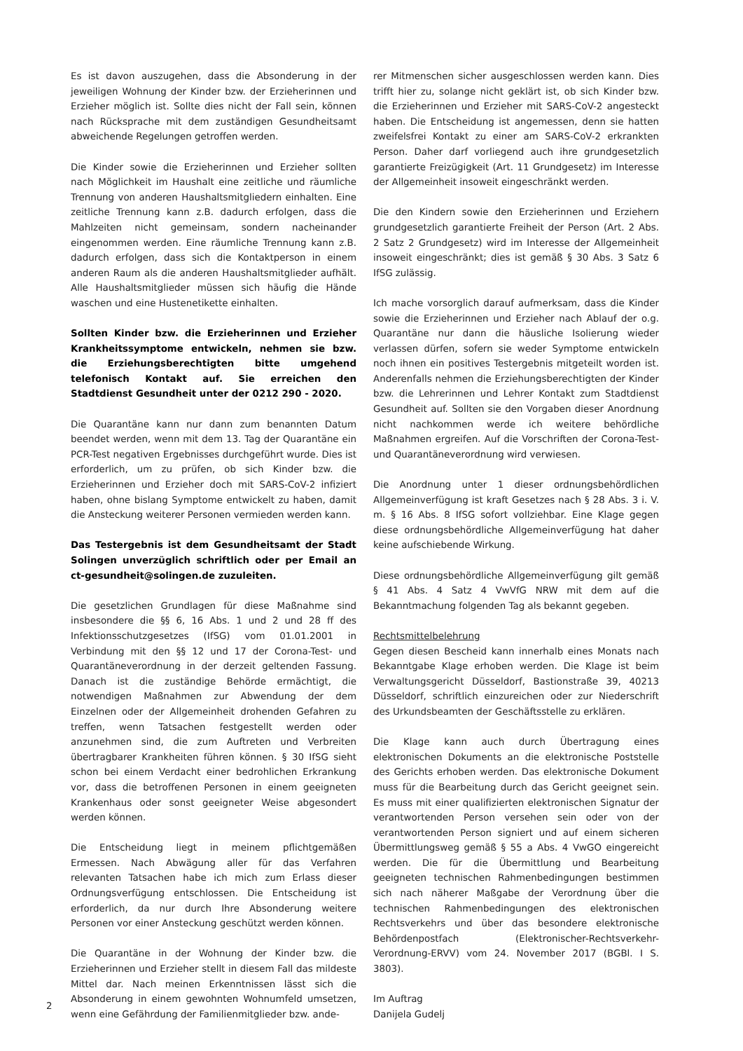Es ist davon auszugehen, dass die Absonderung in der jeweiligen Wohnung der Kinder bzw. der Erzieherinnen und Erzieher möglich ist. Sollte dies nicht der Fall sein, können nach Rücksprache mit dem zuständigen Gesundheitsamt abweichende Regelungen getroffen werden.
Die Kinder sowie die Erzieherinnen und Erzieher sollten nach Möglichkeit im Haushalt eine zeitliche und räumliche Trennung von anderen Haushaltsmitgliedern einhalten. Eine zeitliche Trennung kann z.B. dadurch erfolgen, dass die Mahlzeiten nicht gemeinsam, sondern nacheinander eingenommen werden. Eine räumliche Trennung kann z.B. dadurch erfolgen, dass sich die Kontaktperson in einem anderen Raum als die anderen Haushaltsmitglieder aufhält. Alle Haushaltsmitglieder müssen sich häufig die Hände waschen und eine Hustenetikette einhalten.
Sollten Kinder bzw. die Erzieherinnen und Erzieher Krankheitssymptome entwickeln, nehmen sie bzw. die Erziehungsberechtigten bitte umgehend telefonisch Kontakt auf. Sie erreichen den Stadtdienst Gesundheit unter der 0212 290 - 2020.
Die Quarantäne kann nur dann zum benannten Datum beendet werden, wenn mit dem 13. Tag der Quarantäne ein PCR-Test negativen Ergebnisses durchgeführt wurde. Dies ist erforderlich, um zu prüfen, ob sich Kinder bzw. die Erzieherinnen und Erzieher doch mit SARS-CoV-2 infiziert haben, ohne bislang Symptome entwickelt zu haben, damit die Ansteckung weiterer Personen vermieden werden kann.
Das Testergebnis ist dem Gesundheitsamt der Stadt Solingen unverzüglich schriftlich oder per Email an ct-gesundheit@solingen.de zuzuleiten.
Die gesetzlichen Grundlagen für diese Maßnahme sind insbesondere die §§ 6, 16 Abs. 1 und 2 und 28 ff des Infektionsschutzgesetzes (IfSG) vom 01.01.2001 in Verbindung mit den §§ 12 und 17 der Corona-Test- und Quarantäneverordnung in der derzeit geltenden Fassung. Danach ist die zuständige Behörde ermächtigt, die notwendigen Maßnahmen zur Abwendung der dem Einzelnen oder der Allgemeinheit drohenden Gefahren zu treffen, wenn Tatsachen festgestellt werden oder anzunehmen sind, die zum Auftreten und Verbreiten übertragbarer Krankheiten führen können. § 30 IfSG sieht schon bei einem Verdacht einer bedrohlichen Erkrankung vor, dass die betroffenen Personen in einem geeigneten Krankenhaus oder sonst geeigneter Weise abgesondert werden können.
Die Entscheidung liegt in meinem pflichtgemäßen Ermessen. Nach Abwägung aller für das Verfahren relevanten Tatsachen habe ich mich zum Erlass dieser Ordnungsverfügung entschlossen. Die Entscheidung ist erforderlich, da nur durch Ihre Absonderung weitere Personen vor einer Ansteckung geschützt werden können.
Die Quarantäne in der Wohnung der Kinder bzw. die Erzieherinnen und Erzieher stellt in diesem Fall das mildeste Mittel dar. Nach meinen Erkenntnissen lässt sich die Absonderung in einem gewohnten Wohnumfeld umsetzen, wenn eine Gefährdung der Familienmitglieder bzw. ande-
rer Mitmenschen sicher ausgeschlossen werden kann. Dies trifft hier zu, solange nicht geklärt ist, ob sich Kinder bzw. die Erzieherinnen und Erzieher mit SARS-CoV-2 angesteckt haben. Die Entscheidung ist angemessen, denn sie hatten zweifelsfrei Kontakt zu einer am SARS-CoV-2 erkrankten Person. Daher darf vorliegend auch ihre grundgesetzlich garantierte Freizügigkeit (Art. 11 Grundgesetz) im Interesse der Allgemeinheit insoweit eingeschränkt werden.
Die den Kindern sowie den Erzieherinnen und Erziehern grundgesetzlich garantierte Freiheit der Person (Art. 2 Abs. 2 Satz 2 Grundgesetz) wird im Interesse der Allgemeinheit insoweit eingeschränkt; dies ist gemäß § 30 Abs. 3 Satz 6 IfSG zulässig.
Ich mache vorsorglich darauf aufmerksam, dass die Kinder sowie die Erzieherinnen und Erzieher nach Ablauf der o.g. Quarantäne nur dann die häusliche Isolierung wieder verlassen dürfen, sofern sie weder Symptome entwickeln noch ihnen ein positives Testergebnis mitgeteilt worden ist. Anderenfalls nehmen die Erziehungsberechtigten der Kinder bzw. die Lehrerinnen und Lehrer Kontakt zum Stadtdienst Gesundheit auf. Sollten sie den Vorgaben dieser Anordnung nicht nachkommen werde ich weitere behördliche Maßnahmen ergreifen. Auf die Vorschriften der Corona-Test- und Quarantäneverordnung wird verwiesen.
Die Anordnung unter 1 dieser ordnungsbehördlichen Allgemeinverfügung ist kraft Gesetzes nach § 28 Abs. 3 i. V. m. § 16 Abs. 8 IfSG sofort vollziehbar. Eine Klage gegen diese ordnungsbehördliche Allgemeinverfügung hat daher keine aufschiebende Wirkung.
Diese ordnungsbehördliche Allgemeinverfügung gilt gemäß § 41 Abs. 4 Satz 4 VwVfG NRW mit dem auf die Bekanntmachung folgenden Tag als bekannt gegeben.
Rechtsmittelbelehrung
Gegen diesen Bescheid kann innerhalb eines Monats nach Bekanntgabe Klage erhoben werden. Die Klage ist beim Verwaltungsgericht Düsseldorf, Bastionstraße 39, 40213 Düsseldorf, schriftlich einzureichen oder zur Niederschrift des Urkundsbeamten der Geschäftsstelle zu erklären.
Die Klage kann auch durch Übertragung eines elektronischen Dokuments an die elektronische Poststelle des Gerichts erhoben werden. Das elektronische Dokument muss für die Bearbeitung durch das Gericht geeignet sein. Es muss mit einer qualifizierten elektronischen Signatur der verantwortenden Person versehen sein oder von der verantwortenden Person signiert und auf einem sicheren Übermittlungsweg gemäß § 55 a Abs. 4 VwGO eingereicht werden. Die für die Übermittlung und Bearbeitung geeigneten technischen Rahmenbedingungen bestimmen sich nach näherer Maßgabe der Verordnung über die technischen Rahmenbedingungen des elektronischen Rechtsverkehrs und über das besondere elektronische Behördenpostfach (Elektronischer-Rechtsverkehr-Verordnung-ERVV) vom 24. November 2017 (BGBl. I S. 3803).
Im Auftrag
Danijela Gudelj
2